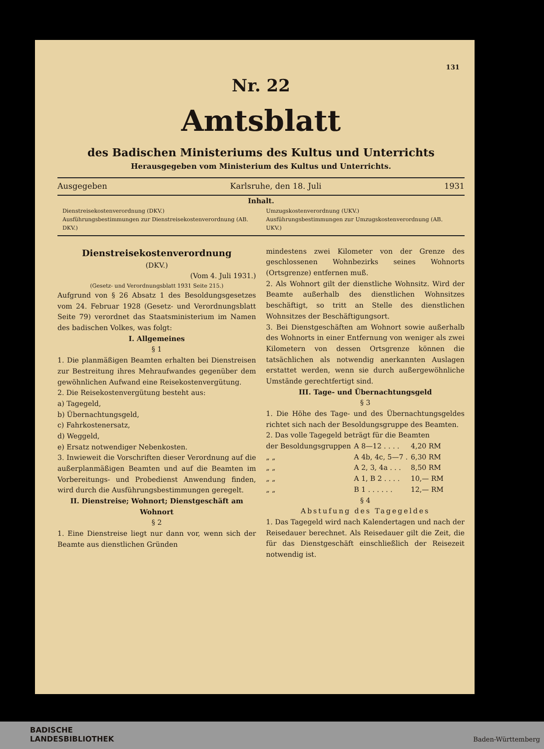131
Nr. 22
Amtsblatt
des Badischen Ministeriums des Kultus und Unterrichts
Herausgegeben vom Ministerium des Kultus und Unterrichts.
Ausgegeben Karlsruhe, den 18. Juli 1931
Inhalt.
Dienstreisekostenverordnung (DKV.)
Ausführungsbestimmungen zur Dienstreisekostenverordnung (AB. DKV.)
Umzugskostenverordnung (UKV.)
Ausführungsbestimmungen zur Umzugskostenverordnung (AB. UKV.)
Dienstreisekostenverordnung
(DKV.)
(Vom 4. Juli 1931.)
(Gesetz- und Verordnungsblatt 1931 Seite 215.)
Aufgrund von § 26 Absatz 1 des Besoldungsgesetzes vom 24. Februar 1928 (Gesetz- und Verordnungsblatt Seite 79) verordnet das Staatsministerium im Namen des badischen Volkes, was folgt:
I. Allgemeines
§ 1
1. Die planmäßigen Beamten erhalten bei Dienstreisen zur Bestreitung ihres Mehraufwandes gegenüber dem gewöhnlichen Aufwand eine Reisekostenvergütung.
2. Die Reisekostenvergütung besteht aus:
a) Tagegeld,
b) Übernachtungsgeld,
c) Fahrkostenersatz,
d) Weggeld,
e) Ersatz notwendiger Nebenkosten.
3. Inwieweit die Vorschriften dieser Verordnung auf die außerplanmäßigen Beamten und auf die Beamten im Vorbereitungs- und Probedienst Anwendung finden, wird durch die Ausführungsbestimmungen geregelt.
II. Dienstreise; Wohnort; Dienstgeschäft am Wohnort
§ 2
1. Eine Dienstreise liegt nur dann vor, wenn sich der Beamte aus dienstlichen Gründen
mindestens zwei Kilometer von der Grenze des geschlossenen Wohnbezirks seines Wohnorts (Ortsgrenze) entfernen muß.
2. Als Wohnort gilt der dienstliche Wohnsitz. Wird der Beamte außerhalb des dienstlichen Wohnsitzes beschäftigt, so tritt an Stelle des dienstlichen Wohnsitzes der Beschäftigungsort.
3. Bei Dienstgeschäften am Wohnort sowie außerhalb des Wohnorts in einer Entfernung von weniger als zwei Kilometern von dessen Ortsgrenze können die tatsächlichen als notwendig anerkannten Auslagen erstattet werden, wenn sie durch außergewöhnliche Umstände gerechtfertigt sind.
III. Tage- und Übernachtungsgeld
§ 3
1. Die Höhe des Tage- und des Übernachtungsgeldes richtet sich nach der Besoldungsgruppe des Beamten.
2. Das volle Tagegeld beträgt für die Beamten
| der Besoldungsgruppen | A 8—12 . . . . | 4,20 RM |
| „ „ | A 4b, 4c, 5—7 . | 6,30 RM |
| „ „ | A 2, 3, 4a . . . | 8,50 RM |
| „ „ | A 1, B 2 . . . . | 10,— RM |
| „ „ | B 1 . . . . . . | 12,— RM |
§ 4
Abstufung des Tagegeldes
1. Das Tagegeld wird nach Kalendertagen und nach der Reisedauer berechnet. Als Reisedauer gilt die Zeit, die für das Dienstgeschäft einschließlich der Reisezeit notwendig ist.
BADISCHE
LANDESBIBLIOTHEK
Baden-Württemberg